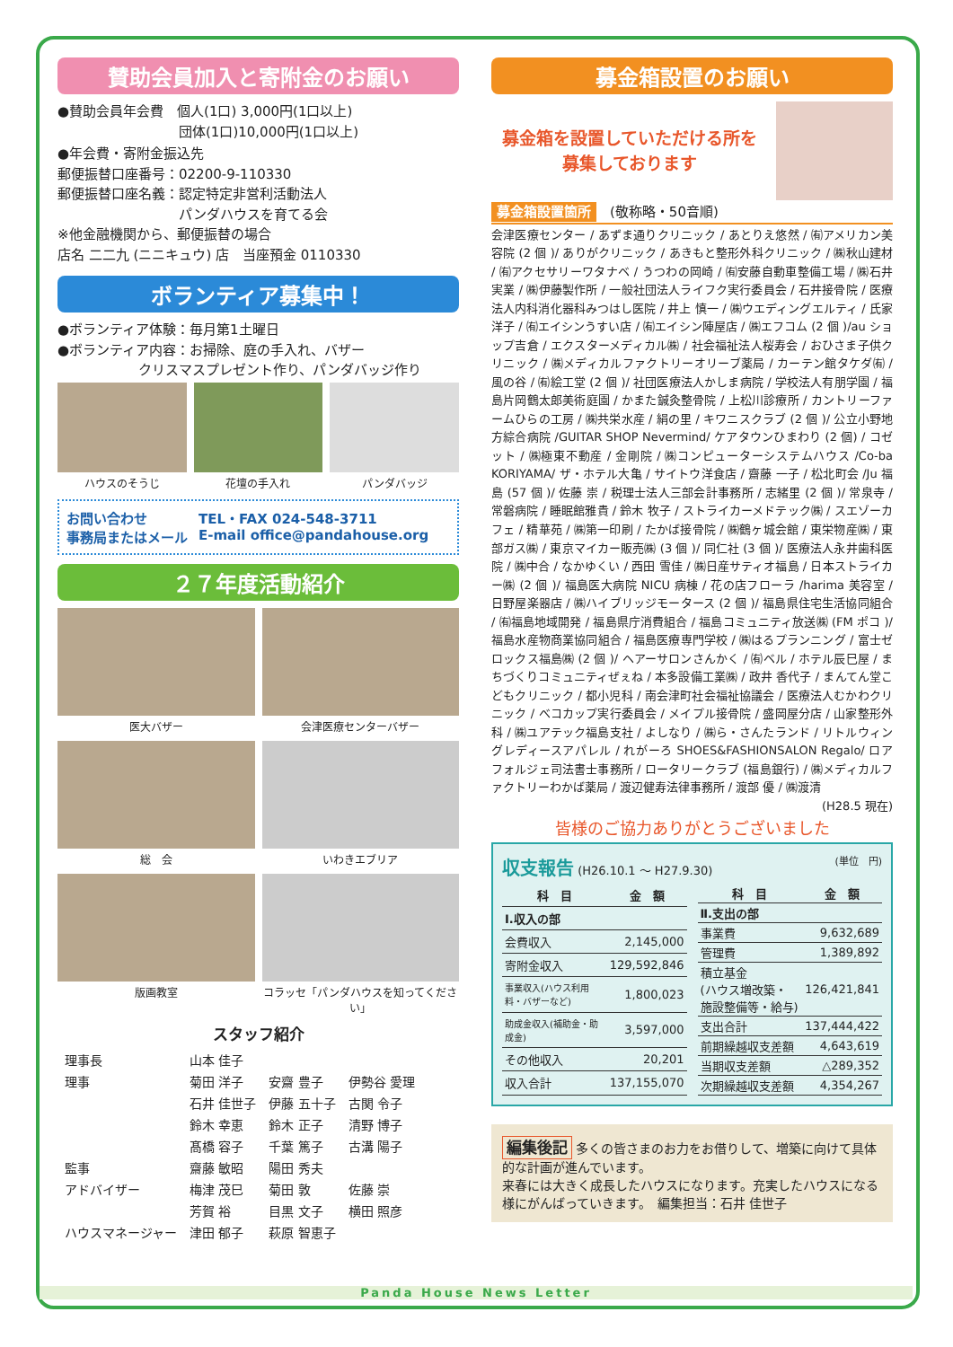賛助会員加入と寄附金のお願い
●賛助会員年会費　個人(1口) 3,000円(1口以上)
　　　　　　　　　団体(1口)10,000円(1口以上)
●年会費・寄附金振込先
郵便振替口座番号：02200-9-110330
郵便振替口座名義：認定特定非営利活動法人
　　　　　　　　　パンダハウスを育てる会
※他金融機関から、郵便振替の場合
店名 二二九 (ニニキュウ) 店　当座預金 0110330
ボランティア募集中！
●ボランティア体験：毎月第1土曜日
●ボランティア内容：お掃除、庭の手入れ、バザー
　　　　　　クリスマスプレゼント作り、パンダバッジ作り
ハウスのそうじ
花壇の手入れ
パンダバッジ
お問い合わせ
事務局またはメール
TEL・FAX 024-548-3711
E-mail office@pandahouse.org
２７年度活動紹介
医大バザー
会津医療センターバザー
総　会
いわきエブリア
版画教室
コラッセ「パンダハウスを知ってください」
スタッフ紹介
| 理事長 | 山本 佳子 | | |
| 理事 | 菊田 洋子 | 安齋 豊子 | 伊勢谷 愛理 |
| | 石井 佳世子 | 伊藤 五十子 | 古関 令子 |
| | 鈴木 幸恵 | 鈴木 正子 | 清野 博子 |
| | 髙橋 容子 | 千葉 篤子 | 古溝 陽子 |
| 監事 | 齋藤 敏昭 | 陽田 秀夫 | |
| アドバイザー | 梅津 茂巳 | 菊田 敦 | 佐藤 崇 |
| | 芳賀 裕 | 目黒 文子 | 横田 照彦 |
| ハウスマネージャー | 津田 郁子 | 萩原 智恵子 | |
募金箱設置のお願い
募金箱を設置していただける所を
募集しております
募金箱設置箇所　(敬称略・50音順)
会津医療センター / あずま通りクリニック / あとりえ悠然 / ㈲アメリカン美容院 (2 個 )/ ありがクリニック / あきもと整形外科クリニック / ㈱秋山建材 / ㈲アクセサリーワタナベ / うつわの岡崎 / ㈲安藤自動車整備工場 / ㈱石井実業 / ㈱伊藤製作所 / 一般社団法人ライフク実行委員会 / 石井接骨院 / 医療法人内科消化器科みつはし医院 / 井上 慎一 / ㈱ウエディングエルティ / 氏家 洋子 / ㈲エイシンうすい店 / ㈲エイシン陣屋店 / ㈱エフコム (2 個 )/au ショップ吉倉 / エクスターメディカル㈱ / 社会福祉法人桜寿会 / おひさま子供クリニック / ㈱メディカルファクトリーオリーブ薬局 / カーテン館タケダ㈲ / 風の谷 / ㈲絵工堂 (2 個 )/ 社団医療法人かしま病院 / 学校法人有朋学園 / 福島片岡鶴太郎美術庭園 / かまた鍼灸整骨院 / 上松川診療所 / カントリーファームひらの工房 / ㈱共栄水産 / 絹の里 / キワニスクラブ (2 個 )/ 公立小野地方綜合病院 /GUITAR SHOP Nevermind/ ケアタウンひまわり (2 個) / コゼット / ㈱極東不動産 / 金剛院 / ㈱コンピューターシステムハウス /Co-ba KORIYAMA/ ザ・ホテル大亀 / サイトウ洋食店 / 齋藤 一子 / 松北町会 /Ju 福島 (57 個 )/ 佐藤 崇 / 税理士法人三部会計事務所 / 志緒里 (2 個 )/ 常泉寺 / 常磐病院 / 睡眠館雅貴 / 鈴木 牧子 / ストライカーメドテック㈱ / スエゾーカフェ / 精華苑 / ㈱第一印刷 / たかば接骨院 / ㈱鶴ヶ城会館 / 東栄物産㈱ / 東部ガス㈱ / 東京マイカー販売㈱ (3 個 )/ 同仁社 (3 個 )/ 医療法人永井歯科医院 / ㈱中合 / なかゆくい / 西田 雪佳 / ㈱日産サティオ福島 / 日本ストライカー㈱ (2 個 )/ 福島医大病院 NICU 病棟 / 花の店フローラ /harima 美容室 / 日野屋楽器店 / ㈱ハイブリッジモータース (2 個 )/ 福島県住宅生活協同組合 / ㈲福島地域開発 / 福島県庁消費組合 / 福島コミュニティ放送㈱ (FM ポコ )/ 福島水産物商業協同組合 / 福島医療専門学校 / ㈱はるプランニング / 富士ゼロックス福島㈱ (2 個 )/ ヘアーサロンさんかく / ㈲ベル / ホテル辰巳屋 / まちづくりコミュニティぜぇね / 本多設備工業㈱ / 政井 香代子 / まんてん堂こどもクリニック / 都小児科 / 南会津町社会福祉協議会 / 医療法人むかわクリニック / べコカップ実行委員会 / メイプル接骨院 / 盛岡屋分店 / 山家整形外科 / ㈱ユアテック福島支社 / よしなり / ㈱ら・さんたランド / リトルウィングレディースアパレル / れがーろ SHOES&FASHIONSALON Regalo/ ロアフォルジェ司法書士事務所 / ロータリークラブ (福島銀行) / ㈱メディカルファクトリーわかば薬局 / 渡辺健寿法律事務所 / 渡部 優 / ㈱渡清
(H28.5 現在)
皆様のご協力ありがとうございました
収支報告 (H26.10.1 ～ H27.9.30) (単位　円)
| 科 目 | 金 額 |
| --- | --- |
| Ⅰ.収入の部 | |
| 会費収入 | 2,145,000 |
| 寄附金収入 | 129,592,846 |
| 事業収入(ハウス利用料・バザーなど) | 1,800,023 |
| 助成金収入(補助金・助成金) | 3,597,000 |
| その他収入 | 20,201 |
| 収入合計 | 137,155,070 |
| 科 目 | 金 額 |
| --- | --- |
| Ⅱ.支出の部 | |
| 事業費 | 9,632,689 |
| 管理費 | 1,389,892 |
| 積立基金 (ハウス増改築・ 施設整備等・給与) | 126,421,841 |
| 支出合計 | 137,444,422 |
| 前期繰越収支差額 | 4,643,619 |
| 当期収支差額 | △289,352 |
| 次期繰越収支差額 | 4,354,267 |
編集後記 多くの皆さまのお力をお借りして、増築に向けて具体的な計画が進んでいます。
来春には大きく成長したハウスになります。充実したハウスになる様にがんばっていきます。　編集担当：石井 佳世子
Panda House News Letter